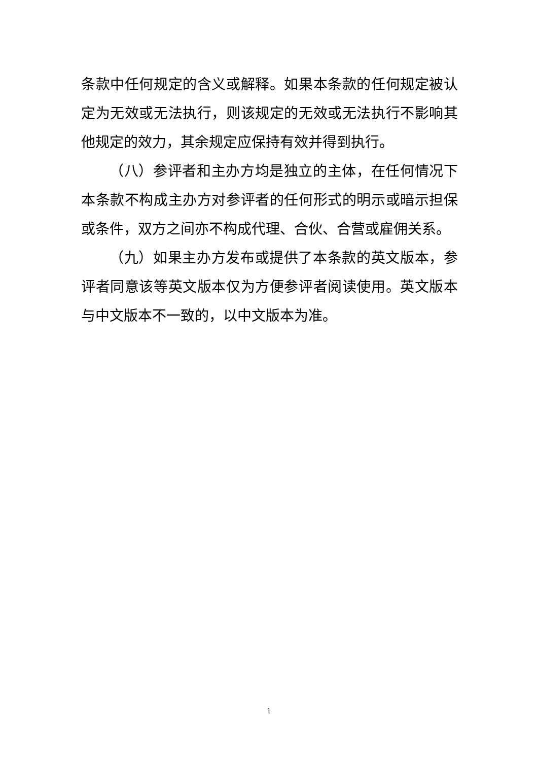条款中任何规定的含义或解释。如果本条款的任何规定被认定为无效或无法执行，则该规定的无效或无法执行不影响其他规定的效力，其余规定应保持有效并得到执行。
（八）参评者和主办方均是独立的主体，在任何情况下本条款不构成主办方对参评者的任何形式的明示或暗示担保或条件，双方之间亦不构成代理、合伙、合营或雇佣关系。
（九）如果主办方发布或提供了本条款的英文版本，参评者同意该等英文版本仅为方便参评者阅读使用。英文版本与中文版本不一致的，以中文版本为准。
1